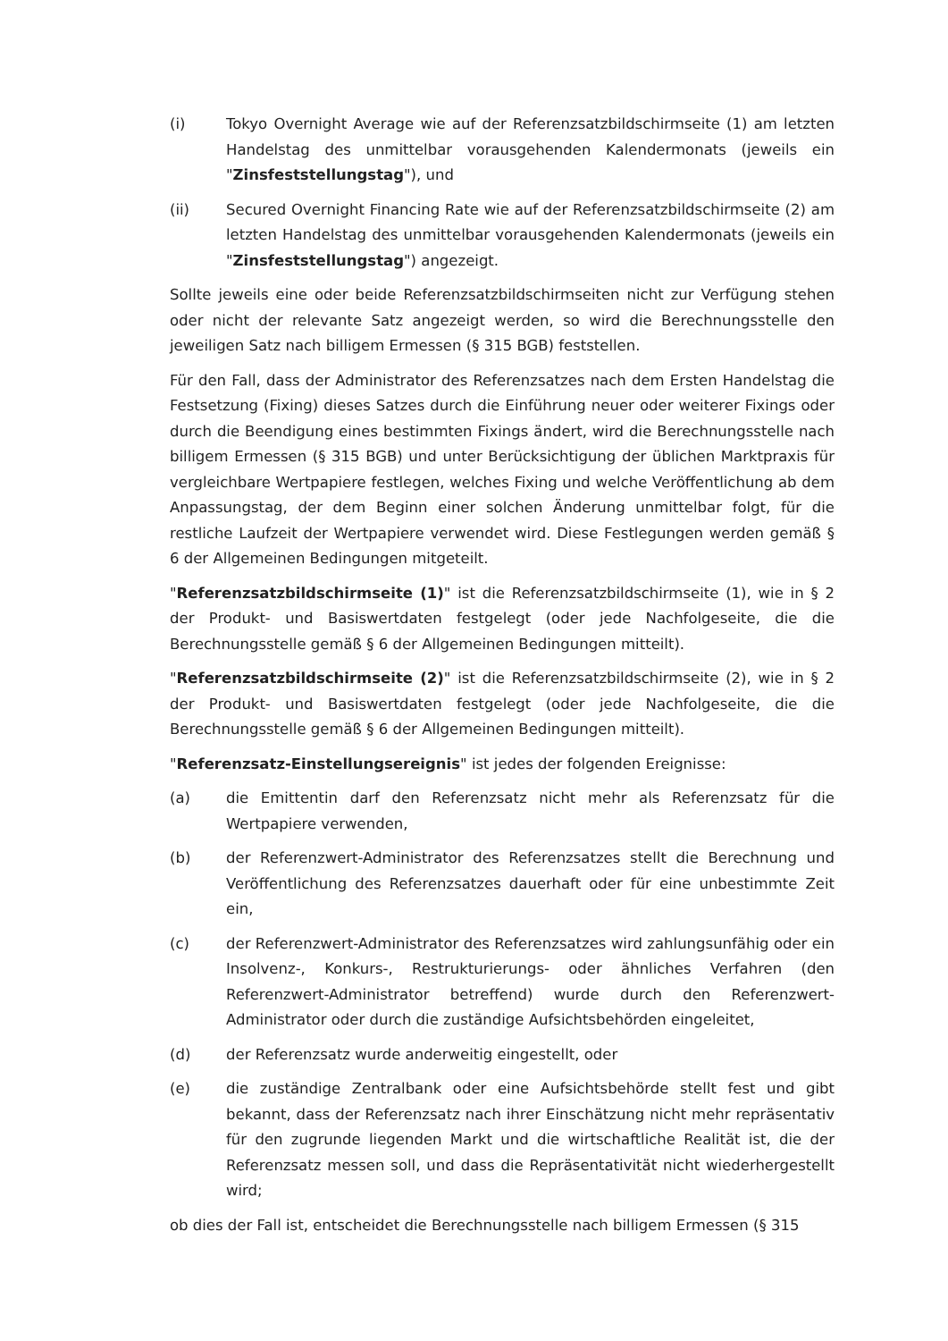(i) Tokyo Overnight Average wie auf der Referenzsatzbildschirmseite (1) am letzten Handelstag des unmittelbar vorausgehenden Kalendermonats (jeweils ein "Zinsfeststellungstag"), und
(ii) Secured Overnight Financing Rate wie auf der Referenzsatzbildschirmseite (2) am letzten Handelstag des unmittelbar vorausgehenden Kalendermonats (jeweils ein "Zinsfeststellungstag") angezeigt.
Sollte jeweils eine oder beide Referenzsatzbildschirmseiten nicht zur Verfügung stehen oder nicht der relevante Satz angezeigt werden, so wird die Berechnungsstelle den jeweiligen Satz nach billigem Ermessen (§ 315 BGB) feststellen.
Für den Fall, dass der Administrator des Referenzsatzes nach dem Ersten Handelstag die Festsetzung (Fixing) dieses Satzes durch die Einführung neuer oder weiterer Fixings oder durch die Beendigung eines bestimmten Fixings ändert, wird die Berechnungsstelle nach billigem Ermessen (§ 315 BGB) und unter Berücksichtigung der üblichen Marktpraxis für vergleichbare Wertpapiere festlegen, welches Fixing und welche Veröffentlichung ab dem Anpassungstag, der dem Beginn einer solchen Änderung unmittelbar folgt, für die restliche Laufzeit der Wertpapiere verwendet wird. Diese Festlegungen werden gemäß § 6 der Allgemeinen Bedingungen mitgeteilt.
"Referenzsatzbildschirmseite (1)" ist die Referenzsatzbildschirmseite (1), wie in § 2 der Produkt- und Basiswertdaten festgelegt (oder jede Nachfolgeseite, die die Berechnungsstelle gemäß § 6 der Allgemeinen Bedingungen mitteilt).
"Referenzsatzbildschirmseite (2)" ist die Referenzsatzbildschirmseite (2), wie in § 2 der Produkt- und Basiswertdaten festgelegt (oder jede Nachfolgeseite, die die Berechnungsstelle gemäß § 6 der Allgemeinen Bedingungen mitteilt).
"Referenzsatz-Einstellungsereignis" ist jedes der folgenden Ereignisse:
(a) die Emittentin darf den Referenzsatz nicht mehr als Referenzsatz für die Wertpapiere verwenden,
(b) der Referenzwert-Administrator des Referenzsatzes stellt die Berechnung und Veröffentlichung des Referenzsatzes dauerhaft oder für eine unbestimmte Zeit ein,
(c) der Referenzwert-Administrator des Referenzsatzes wird zahlungsunfähig oder ein Insolvenz-, Konkurs-, Restrukturierungs- oder ähnliches Verfahren (den Referenzwert-Administrator betreffend) wurde durch den Referenzwert-Administrator oder durch die zuständige Aufsichtsbehörden eingeleitet,
(d) der Referenzsatz wurde anderweitig eingestellt, oder
(e) die zuständige Zentralbank oder eine Aufsichtsbehörde stellt fest und gibt bekannt, dass der Referenzsatz nach ihrer Einschätzung nicht mehr repräsentativ für den zugrunde liegenden Markt und die wirtschaftliche Realität ist, die der Referenzsatz messen soll, und dass die Repräsentativität nicht wiederhergestellt wird;
ob dies der Fall ist, entscheidet die Berechnungsstelle nach billigem Ermessen (§ 315